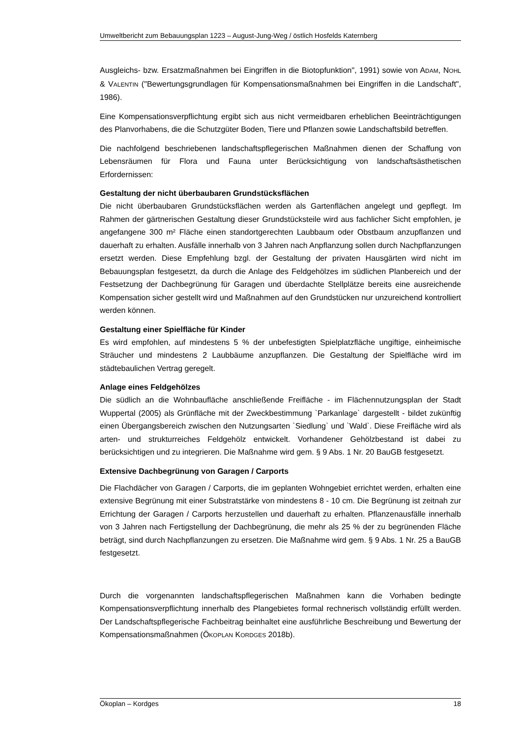Umweltbericht zum Bebauungsplan 1223 – August-Jung-Weg / östlich Hosfelds Katernberg
Ausgleichs- bzw. Ersatzmaßnahmen bei Eingriffen in die Biotopfunktion", 1991) sowie von ADAM, NOHL & VALENTIN ("Bewertungsgrundlagen für Kompensationsmaßnahmen bei Eingriffen in die Landschaft", 1986).
Eine Kompensationsverpflichtung ergibt sich aus nicht vermeidbaren erheblichen Beeinträchtigungen des Planvorhabens, die die Schutzgüter Boden, Tiere und Pflanzen sowie Landschaftsbild betreffen.
Die nachfolgend beschriebenen landschaftspflegerischen Maßnahmen dienen der Schaffung von Lebensräumen für Flora und Fauna unter Berücksichtigung von landschaftsästhetischen Erfordernissen:
Gestaltung der nicht überbaubaren Grundstücksflächen
Die nicht überbaubaren Grundstücksflächen werden als Gartenflächen angelegt und gepflegt. Im Rahmen der gärtnerischen Gestaltung dieser Grundstücksteile wird aus fachlicher Sicht empfohlen, je angefangene 300 m² Fläche einen standortgerechten Laubbaum oder Obstbaum anzupflanzen und dauerhaft zu erhalten. Ausfälle innerhalb von 3 Jahren nach Anpflanzung sollen durch Nachpflanzungen ersetzt werden. Diese Empfehlung bzgl. der Gestaltung der privaten Hausgärten wird nicht im Bebauungsplan festgesetzt, da durch die Anlage des Feldgehölzes im südlichen Planbereich und der Festsetzung der Dachbegrünung für Garagen und überdachte Stellplätze bereits eine ausreichende Kompensation sicher gestellt wird und Maßnahmen auf den Grundstücken nur unzureichend kontrolliert werden können.
Gestaltung einer Spielfläche für Kinder
Es wird empfohlen, auf mindestens 5 % der unbefestigten Spielplatzfläche ungiftige, einheimische Sträucher und mindestens 2 Laubbäume anzupflanzen. Die Gestaltung der Spielfläche wird im städtebaulichen Vertrag geregelt.
Anlage eines Feldgehölzes
Die südlich an die Wohnbaufläche anschließende Freifläche - im Flächennutzungsplan der Stadt Wuppertal (2005) als Grünfläche mit der Zweckbestimmung `Parkanlage` dargestellt - bildet zukünftig einen Übergangsbereich zwischen den Nutzungsarten `Siedlung` und `Wald`. Diese Freifläche wird als arten- und strukturreiches Feldgehölz entwickelt. Vorhandener Gehölzbestand ist dabei zu berücksichtigen und zu integrieren. Die Maßnahme wird gem. § 9 Abs. 1 Nr. 20 BauGB festgesetzt.
Extensive Dachbegrünung von Garagen / Carports
Die Flachdächer von Garagen / Carports, die im geplanten Wohngebiet errichtet werden, erhalten eine extensive Begrünung mit einer Substratstärke von mindestens 8 - 10 cm. Die Begrünung ist zeitnah zur Errichtung der Garagen / Carports herzustellen und dauerhaft zu erhalten. Pflanzenausfälle innerhalb von 3 Jahren nach Fertigstellung der Dachbegrünung, die mehr als 25 % der zu begrünenden Fläche beträgt, sind durch Nachpflanzungen zu ersetzen. Die Maßnahme wird gem. § 9 Abs. 1 Nr. 25 a BauGB festgesetzt.
Durch die vorgenannten landschaftspflegerischen Maßnahmen kann die Vorhaben bedingte Kompensationsverpflichtung innerhalb des Plangebietes formal rechnerisch vollständig erfüllt werden. Der Landschaftspflegerische Fachbeitrag beinhaltet eine ausführliche Beschreibung und Bewertung der Kompensationsmaßnahmen (ÖKOPLAN KORDGES 2018b).
Ökoplan – Kordges 18